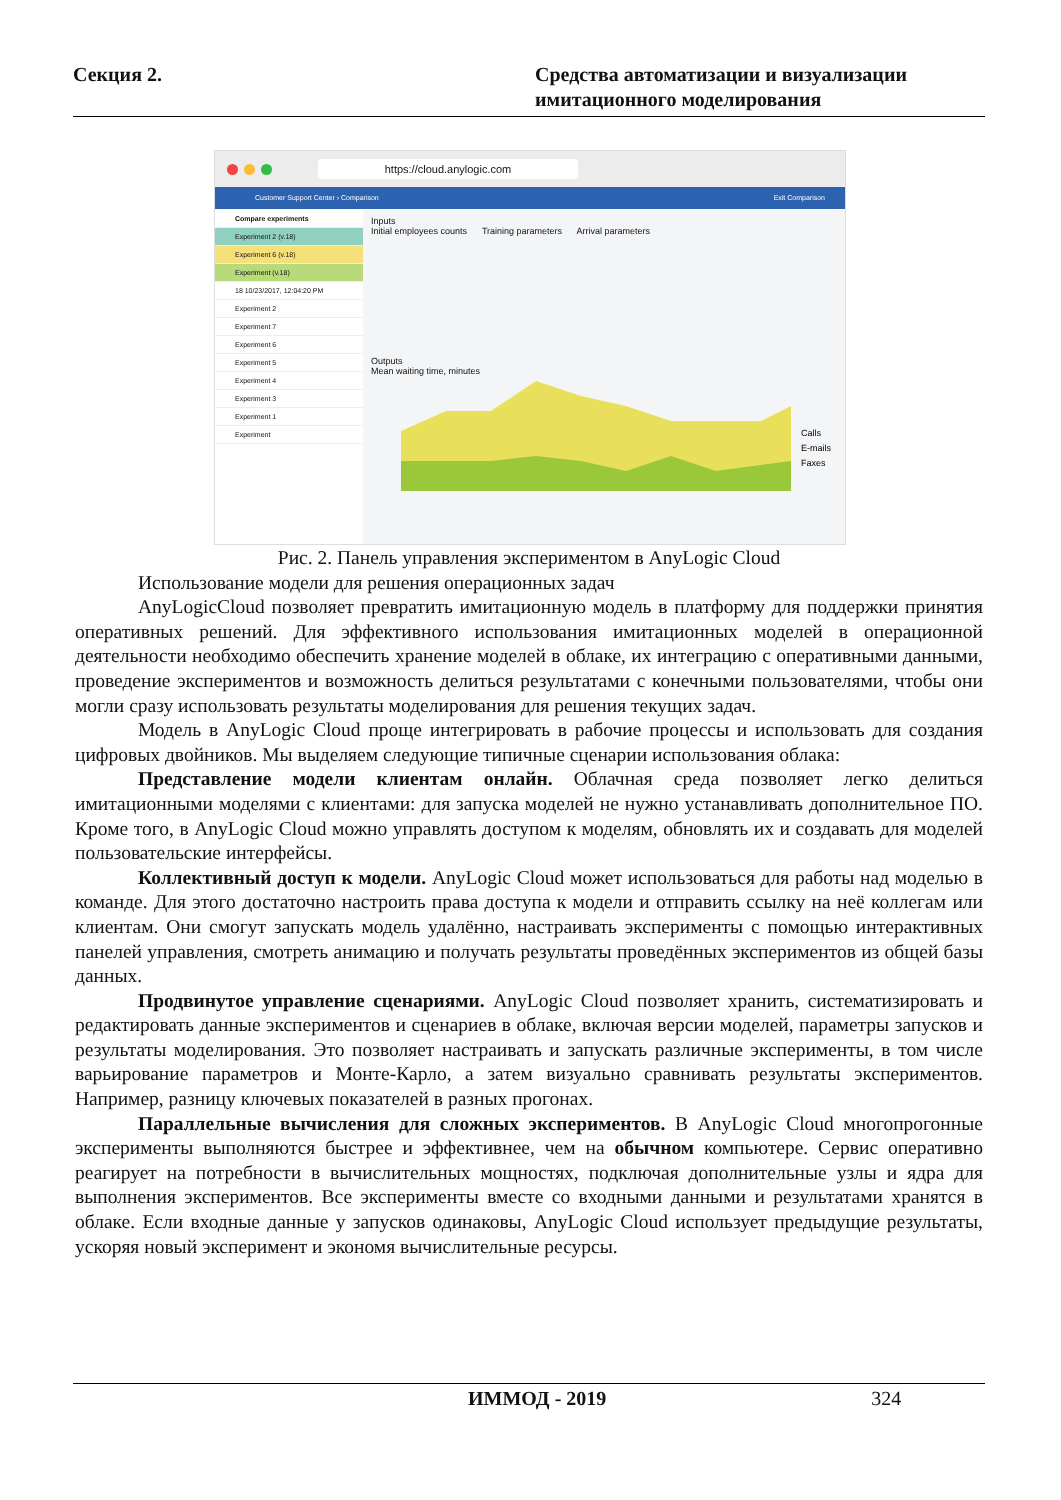Секция 2. Средства автоматизации и визуализации
имитационного моделирования
https://cloud.anylogic.com
Customer Support Center › Comparison Exit Comparison
Compare experiments
Experiment 2 (v.18)
Experiment 6 (v.18)
Experiment (v.18)
18 10/23/2017, 12:04:20 PM
Experiment 2
Experiment 7
Experiment 6
Experiment 5
Experiment 4
Experiment 3
Experiment 1
Experiment
Inputs
Initial employees counts Training parameters Arrival parameters
Outputs
Mean waiting time, minutes
Calls
E-mails
Faxes
Рис. 2. Панель управления экспериментом в AnyLogic Cloud
Использование модели для решения операционных задач
AnyLogicCloud позволяет превратить имитационную модель в платформу для поддержки принятия оперативных решений. Для эффективного использования имитационных моделей в операционной деятельности необходимо обеспечить хранение моделей в облаке, их интеграцию с оперативными данными, проведение экспериментов и возможность делиться результатами с конечными пользователями, чтобы они могли сразу использовать результаты моделирования для решения текущих задач.
Модель в AnyLogic Cloud проще интегрировать в рабочие процессы и использовать для создания цифровых двойников. Мы выделяем следующие типичные сценарии использования облака:
Представление модели клиентам онлайн. Облачная среда позволяет легко делиться имитационными моделями с клиентами: для запуска моделей не нужно устанавливать дополнительное ПО. Кроме того, в AnyLogic Cloud можно управлять доступом к моделям, обновлять их и создавать для моделей пользовательские интерфейсы.
Коллективный доступ к модели. AnyLogic Cloud может использоваться для работы над моделью в команде. Для этого достаточно настроить права доступа к модели и отправить ссылку на неё коллегам или клиентам. Они смогут запускать модель удалённо, настраивать эксперименты с помощью интерактивных панелей управления, смотреть анимацию и получать результаты проведённых экспериментов из общей базы данных.
Продвинутое управление сценариями. AnyLogic Cloud позволяет хранить, систематизировать и редактировать данные экспериментов и сценариев в облаке, включая версии моделей, параметры запусков и результаты моделирования. Это позволяет настраивать и запускать различные эксперименты, в том числе варьирование параметров и Монте-Карло, а затем визуально сравнивать результаты экспериментов. Например, разницу ключевых показателей в разных прогонах.
Параллельные вычисления для сложных экспериментов. В AnyLogic Cloud многопрогонные эксперименты выполняются быстрее и эффективнее, чем на обычном компьютере. Сервис оперативно реагирует на потребности в вычислительных мощностях, подключая дополнительные узлы и ядра для выполнения экспериментов. Все эксперименты вместе со входными данными и результатами хранятся в облаке. Если входные данные у запусков одинаковы, AnyLogic Cloud использует предыдущие результаты, ускоряя новый эксперимент и экономя вычислительные ресурсы.
ИММОД - 2019 324